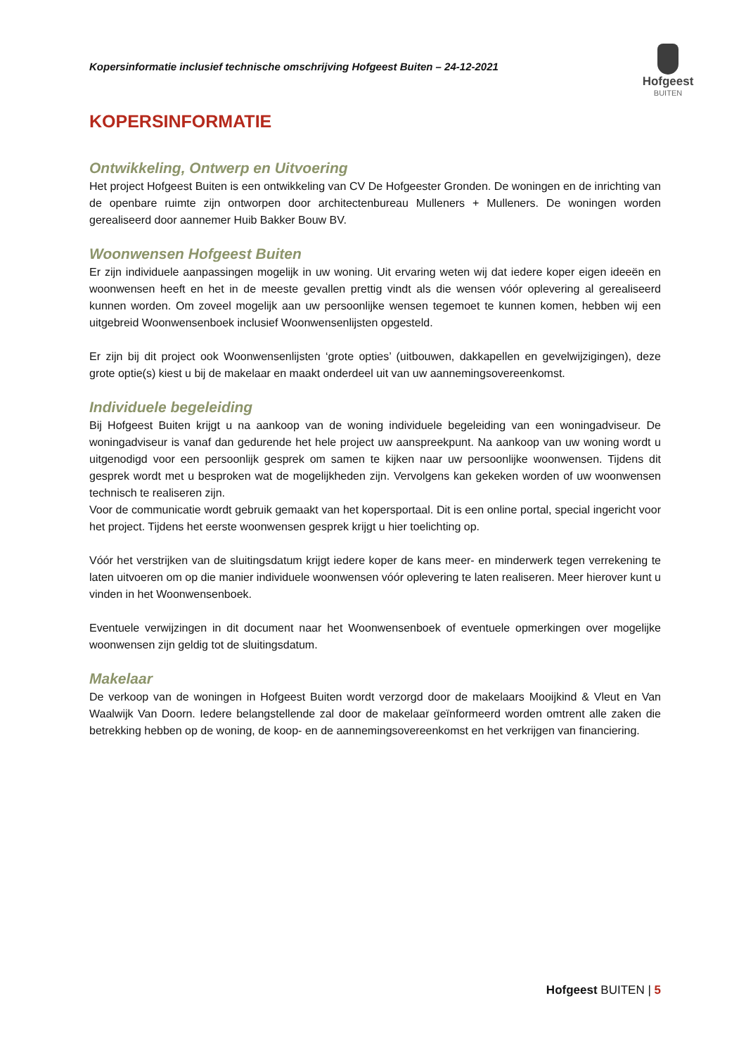Kopersinformatie inclusief technische omschrijving Hofgeest Buiten – 24-12-2021
Hofgeest
BUITEN
KOPERSINFORMATIE
Ontwikkeling, Ontwerp en Uitvoering
Het project Hofgeest Buiten is een ontwikkeling van CV De Hofgeester Gronden. De woningen en de inrichting van de openbare ruimte zijn ontworpen door architectenbureau Mulleners + Mulleners. De woningen worden gerealiseerd door aannemer Huib Bakker Bouw BV.
Woonwensen Hofgeest Buiten
Er zijn individuele aanpassingen mogelijk in uw woning. Uit ervaring weten wij dat iedere koper eigen ideeën en woonwensen heeft en het in de meeste gevallen prettig vindt als die wensen vóór oplevering al gerealiseerd kunnen worden. Om zoveel mogelijk aan uw persoonlijke wensen tegemoet te kunnen komen, hebben wij een uitgebreid Woonwensenboek inclusief Woonwensenlijsten opgesteld.
Er zijn bij dit project ook Woonwensenlijsten ‘grote opties’ (uitbouwen, dakkapellen en gevelwijzigingen), deze grote optie(s) kiest u bij de makelaar en maakt onderdeel uit van uw aannemingsovereenkomst.
Individuele begeleiding
Bij Hofgeest Buiten krijgt u na aankoop van de woning individuele begeleiding van een woningadviseur. De woningadviseur is vanaf dan gedurende het hele project uw aanspreekpunt. Na aankoop van uw woning wordt u uitgenodigd voor een persoonlijk gesprek om samen te kijken naar uw persoonlijke woonwensen. Tijdens dit gesprek wordt met u besproken wat de mogelijkheden zijn. Vervolgens kan gekeken worden of uw woonwensen technisch te realiseren zijn.
Voor de communicatie wordt gebruik gemaakt van het kopersportaal. Dit is een online portal, special ingericht voor het project. Tijdens het eerste woonwensen gesprek krijgt u hier toelichting op.
Vóór het verstrijken van de sluitingsdatum krijgt iedere koper de kans meer- en minderwerk tegen verrekening te laten uitvoeren om op die manier individuele woonwensen vóór oplevering te laten realiseren. Meer hierover kunt u vinden in het Woonwensenboek.
Eventuele verwijzingen in dit document naar het Woonwensenboek of eventuele opmerkingen over mogelijke woonwensen zijn geldig tot de sluitingsdatum.
Makelaar
De verkoop van de woningen in Hofgeest Buiten wordt verzorgd door de makelaars Mooijkind & Vleut en Van Waalwijk Van Doorn. Iedere belangstellende zal door de makelaar geïnformeerd worden omtrent alle zaken die betrekking hebben op de woning, de koop- en de aannemingsovereenkomst en het verkrijgen van financiering.
Hofgeest BUITEN | 5